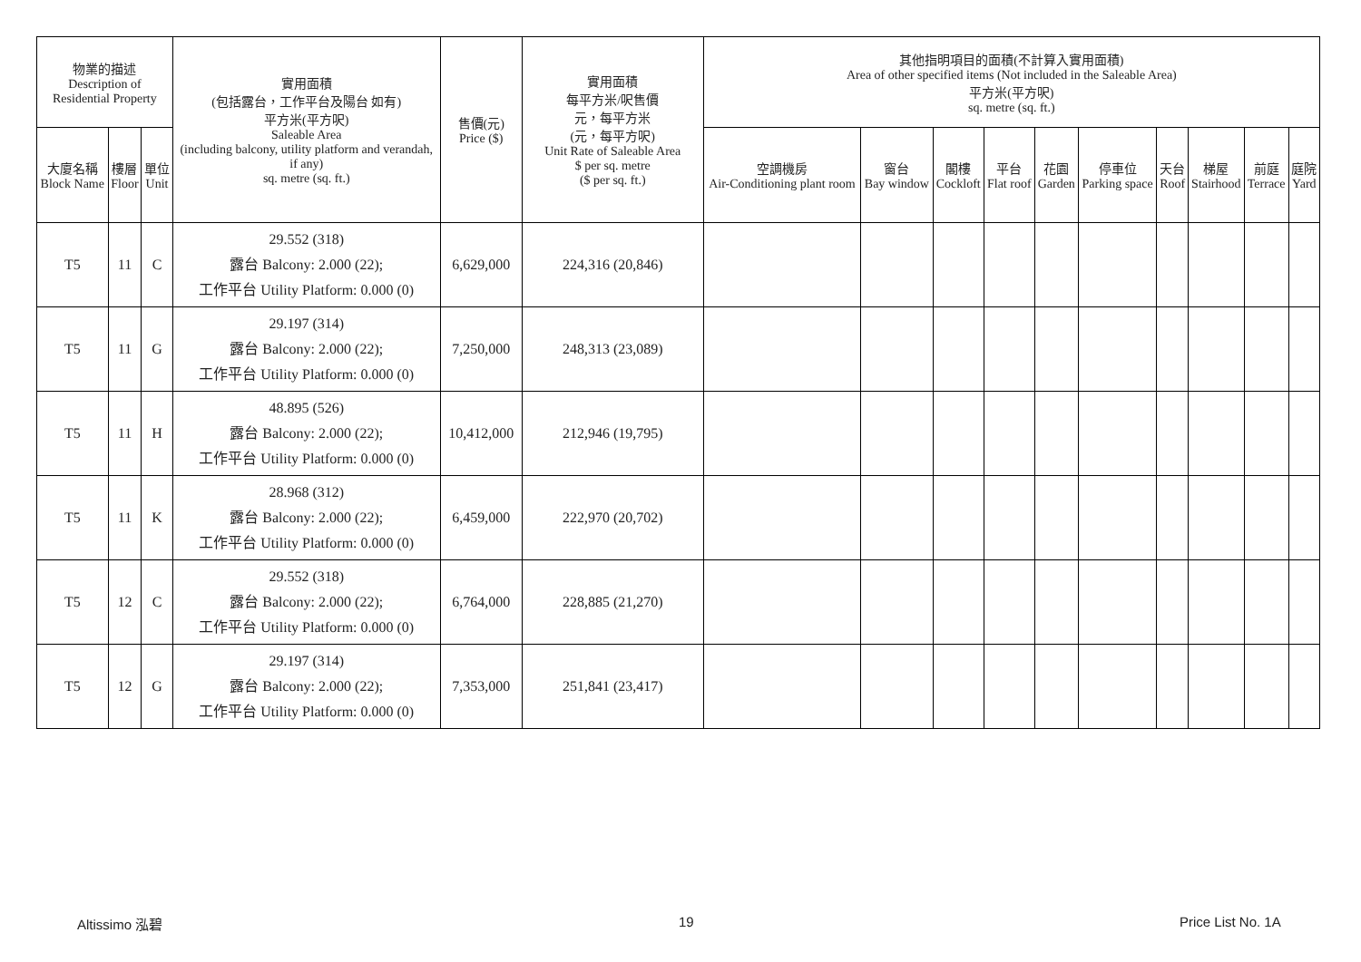| 物業的描述 Description of Residential Property | | | 實用面積 (包括露台，工作平台及陽台 如有) 平方米(平方呎) Saleable Area (including balcony, utility platform and verandah, if any) sq. metre (sq. ft.) | 售價(元) Price ($) | 實用面積 每平方米/呎售價 元，每平方米 (元，每平方呎) Unit Rate of Saleable Area $ per sq. metre ($ per sq. ft.) | 其他指明項目的面積(不計算入實用面積) Area of other specified items (Not included in the Saleable Area) 平方米(平方呎) sq. metre (sq. ft.) | | | | | | | | | |
| --- | --- | --- | --- | --- | --- | --- | --- | --- | --- | --- | --- | --- | --- | --- | --- |
| 大廈名稱 Block Name | 樓層 Floor | 單位 Unit | | | | 空調機房 Air-Conditioning plant room | 窗台 Bay window | 閣樓 Cockloft | 平台 Flat roof | 花園 Garden | 停車位 Parking space | 天台 Roof | 梯屋 Stairhood | 前庭 Terrace | 庭院 Yard |
| T5 | 11 | C | 29.552 (318) 露台 Balcony: 2.000 (22); 工作平台 Utility Platform: 0.000 (0) | 6,629,000 | 224,316 (20,846) | | | | | | | | | | |
| T5 | 11 | G | 29.197 (314) 露台 Balcony: 2.000 (22); 工作平台 Utility Platform: 0.000 (0) | 7,250,000 | 248,313 (23,089) | | | | | | | | | | |
| T5 | 11 | H | 48.895 (526) 露台 Balcony: 2.000 (22); 工作平台 Utility Platform: 0.000 (0) | 10,412,000 | 212,946 (19,795) | | | | | | | | | | |
| T5 | 11 | K | 28.968 (312) 露台 Balcony: 2.000 (22); 工作平台 Utility Platform: 0.000 (0) | 6,459,000 | 222,970 (20,702) | | | | | | | | | | |
| T5 | 12 | C | 29.552 (318) 露台 Balcony: 2.000 (22); 工作平台 Utility Platform: 0.000 (0) | 6,764,000 | 228,885 (21,270) | | | | | | | | | | |
| T5 | 12 | G | 29.197 (314) 露台 Balcony: 2.000 (22); 工作平台 Utility Platform: 0.000 (0) | 7,353,000 | 251,841 (23,417) | | | | | | | | | | |
Altissimo 泓碧 19 Price List No. 1A